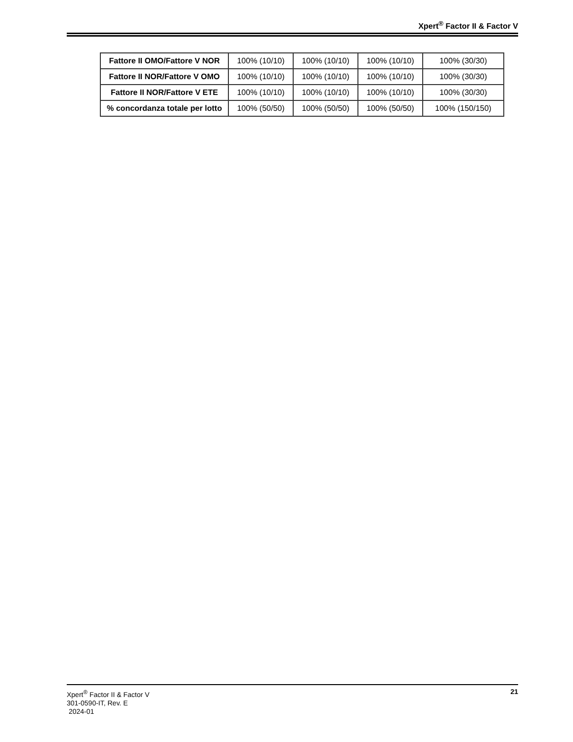Xpert<sup>®</sup> Factor II & Factor V
| Fattore II OMO/Fattore V NOR | 100% (10/10) | 100% (10/10) | 100% (10/10) | 100% (30/30) |
| Fattore II NOR/Fattore V OMO | 100% (10/10) | 100% (10/10) | 100% (10/10) | 100% (30/30) |
| Fattore II NOR/Fattore V ETE | 100% (10/10) | 100% (10/10) | 100% (10/10) | 100% (30/30) |
| % concordanza totale per lotto | 100% (50/50) | 100% (50/50) | 100% (50/50) | 100% (150/150) |
Xpert<sup>®</sup> Factor II & Factor V
301-0590-IT, Rev. E
2024-01
21